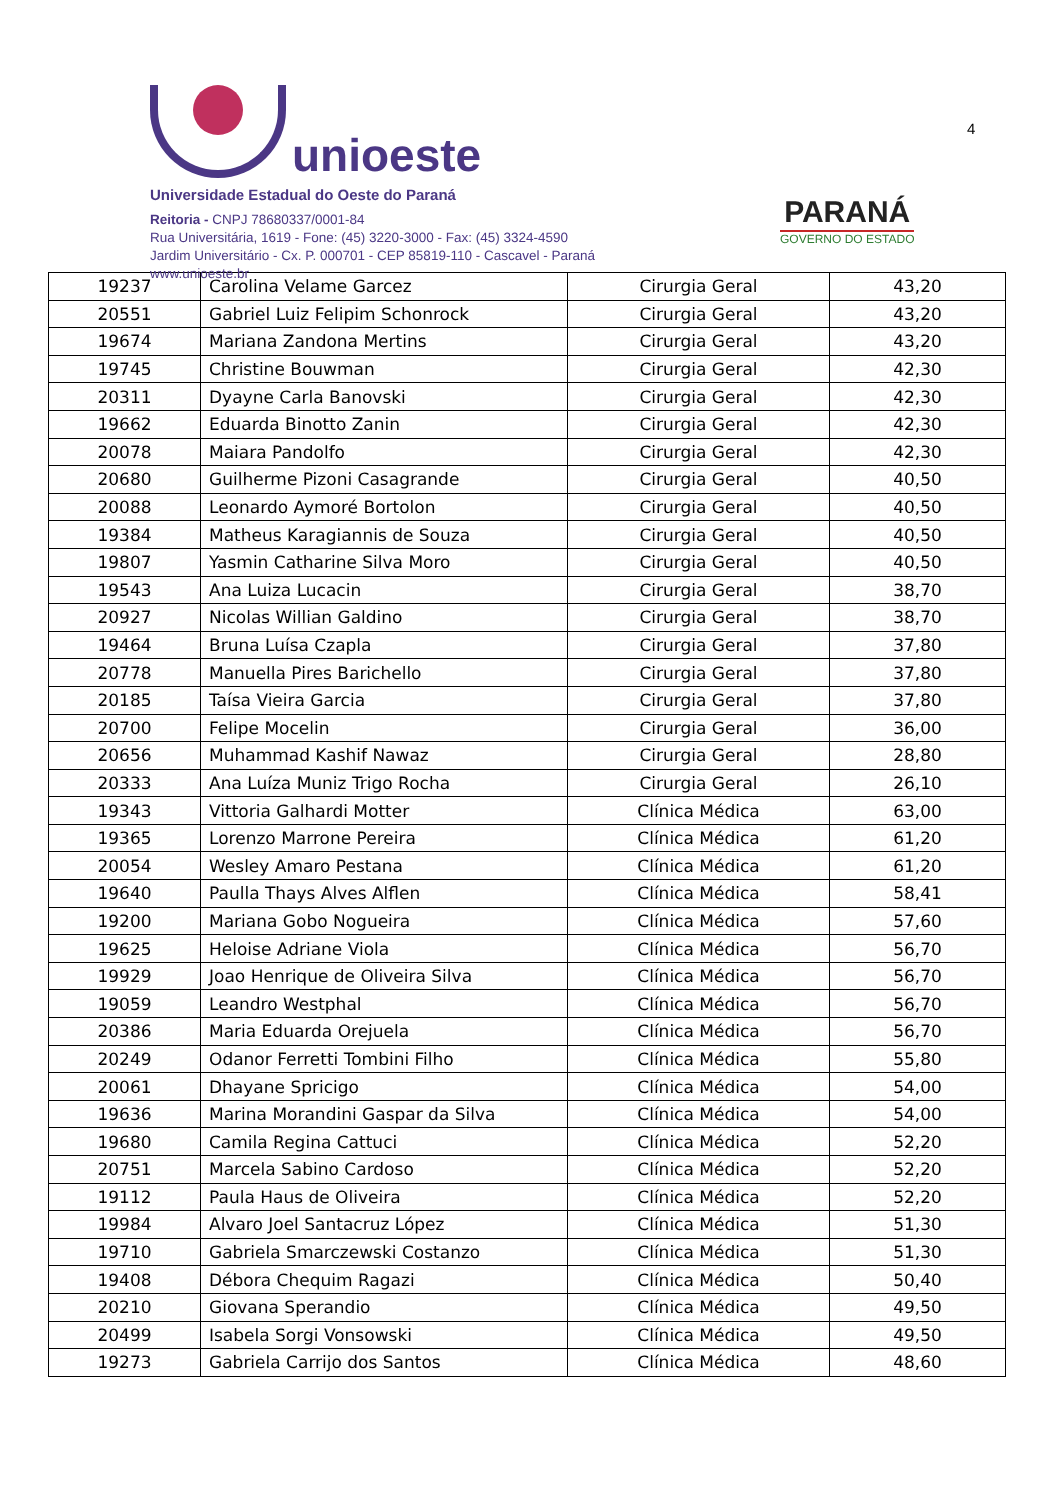unioeste
Universidade Estadual do Oeste do Paraná
Reitoria - CNPJ 78680337/0001-84
Rua Universitária, 1619 - Fone: (45) 3220-3000 - Fax: (45) 3324-4590
Jardim Universitário - Cx. P. 000701 - CEP 85819-110 - Cascavel - Paraná
www.unioeste.br
PARANÁ
GOVERNO DO ESTADO
4
| 19237 | Carolina Velame Garcez | Cirurgia Geral | 43,20 |
| 20551 | Gabriel Luiz Felipim Schonrock | Cirurgia Geral | 43,20 |
| 19674 | Mariana Zandona Mertins | Cirurgia Geral | 43,20 |
| 19745 | Christine Bouwman | Cirurgia Geral | 42,30 |
| 20311 | Dyayne Carla Banovski | Cirurgia Geral | 42,30 |
| 19662 | Eduarda Binotto Zanin | Cirurgia Geral | 42,30 |
| 20078 | Maiara Pandolfo | Cirurgia Geral | 42,30 |
| 20680 | Guilherme Pizoni Casagrande | Cirurgia Geral | 40,50 |
| 20088 | Leonardo Aymoré Bortolon | Cirurgia Geral | 40,50 |
| 19384 | Matheus Karagiannis de Souza | Cirurgia Geral | 40,50 |
| 19807 | Yasmin Catharine Silva Moro | Cirurgia Geral | 40,50 |
| 19543 | Ana Luiza Lucacin | Cirurgia Geral | 38,70 |
| 20927 | Nicolas Willian Galdino | Cirurgia Geral | 38,70 |
| 19464 | Bruna Luísa Czapla | Cirurgia Geral | 37,80 |
| 20778 | Manuella Pires Barichello | Cirurgia Geral | 37,80 |
| 20185 | Taísa Vieira Garcia | Cirurgia Geral | 37,80 |
| 20700 | Felipe Mocelin | Cirurgia Geral | 36,00 |
| 20656 | Muhammad Kashif Nawaz | Cirurgia Geral | 28,80 |
| 20333 | Ana Luíza Muniz Trigo Rocha | Cirurgia Geral | 26,10 |
| 19343 | Vittoria Galhardi Motter | Clínica Médica | 63,00 |
| 19365 | Lorenzo Marrone Pereira | Clínica Médica | 61,20 |
| 20054 | Wesley Amaro Pestana | Clínica Médica | 61,20 |
| 19640 | Paulla Thays Alves Alflen | Clínica Médica | 58,41 |
| 19200 | Mariana Gobo Nogueira | Clínica Médica | 57,60 |
| 19625 | Heloise Adriane Viola | Clínica Médica | 56,70 |
| 19929 | Joao Henrique de Oliveira Silva | Clínica Médica | 56,70 |
| 19059 | Leandro Westphal | Clínica Médica | 56,70 |
| 20386 | Maria Eduarda Orejuela | Clínica Médica | 56,70 |
| 20249 | Odanor Ferretti Tombini Filho | Clínica Médica | 55,80 |
| 20061 | Dhayane Spricigo | Clínica Médica | 54,00 |
| 19636 | Marina Morandini Gaspar da Silva | Clínica Médica | 54,00 |
| 19680 | Camila Regina Cattuci | Clínica Médica | 52,20 |
| 20751 | Marcela Sabino Cardoso | Clínica Médica | 52,20 |
| 19112 | Paula Haus de Oliveira | Clínica Médica | 52,20 |
| 19984 | Alvaro Joel Santacruz López | Clínica Médica | 51,30 |
| 19710 | Gabriela Smarczewski Costanzo | Clínica Médica | 51,30 |
| 19408 | Débora Chequim Ragazi | Clínica Médica | 50,40 |
| 20210 | Giovana Sperandio | Clínica Médica | 49,50 |
| 20499 | Isabela Sorgi Vonsowski | Clínica Médica | 49,50 |
| 19273 | Gabriela Carrijo dos Santos | Clínica Médica | 48,60 |